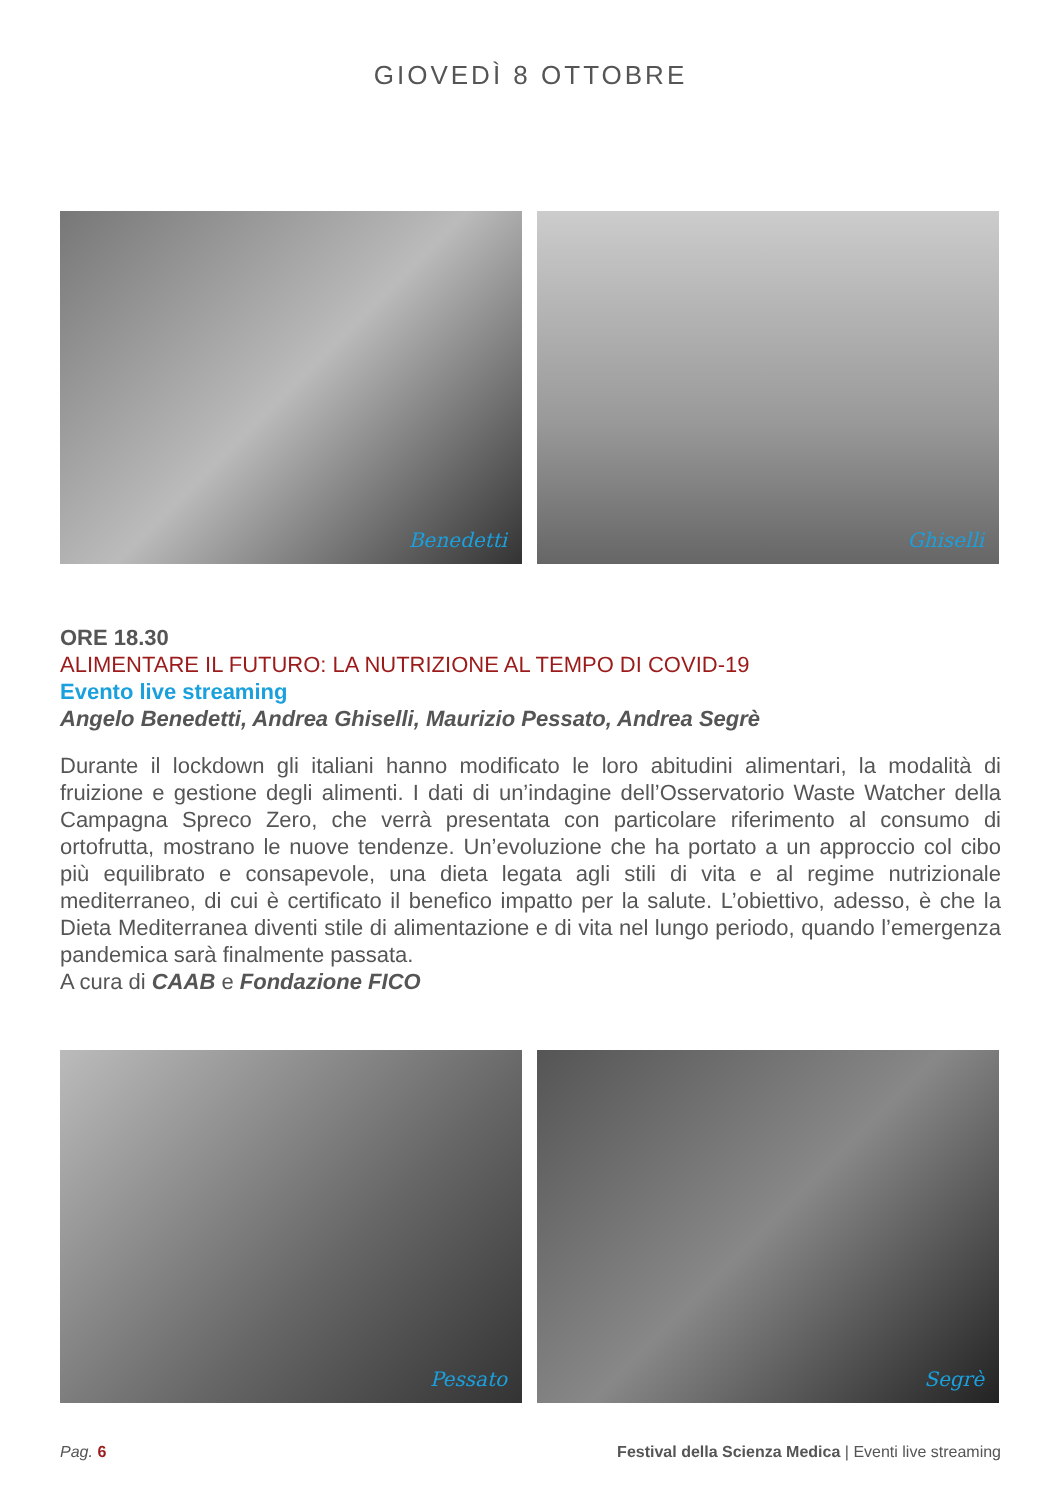GIOVEDÌ 8 OTTOBRE
Benedetti Ghiselli
ORE 18.30
ALIMENTARE IL FUTURO: LA NUTRIZIONE AL TEMPO DI COVID-19
Evento live streaming
Angelo Benedetti, Andrea Ghiselli, Maurizio Pessato, Andrea Segrè
Durante il lockdown gli italiani hanno modificato le loro abitudini alimentari, la modalità di fruizione e gestione degli alimenti. I dati di un’indagine dell’Osservatorio Waste Watcher della Campagna Spreco Zero, che verrà presentata con particolare riferimento al consumo di ortofrutta, mostrano le nuove tendenze. Un’evoluzione che ha portato a un approccio col cibo più equilibrato e consapevole, una dieta legata agli stili di vita e al regime nutrizionale mediterraneo, di cui è certificato il benefico impatto per la salute. L’obiettivo, adesso, è che la Dieta Mediterranea diventi stile di alimentazione e di vita nel lungo periodo, quando l’emergenza pandemica sarà finalmente passata.
A cura di CAAB e Fondazione FICO
Pessato Segrè
Pag. 6 Festival della Scienza Medica | Eventi live streaming